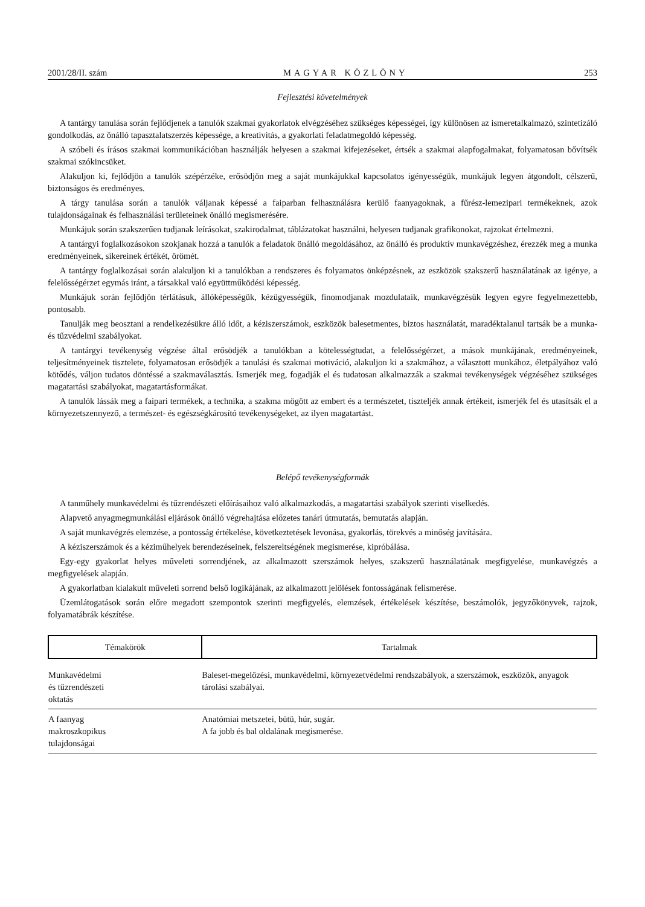2001/28/II. szám MAGYAR KÖZLÖNY 253
Fejlesztési követelmények
A tantárgy tanulása során fejlődjenek a tanulók szakmai gyakorlatok elvégzéséhez szükséges képességei, így különösen az ismeretalkalmazó, szintetizáló gondolkodás, az önálló tapasztalatszerzés képessége, a kreativitás, a gyakorlati feladatmegoldó képesség.
A szóbeli és írásos szakmai kommunikációban használják helyesen a szakmai kifejezéseket, értsék a szakmai alapfogalmakat, folyamatosan bővítsék szakmai szókincsüket.
Alakuljon ki, fejlődjön a tanulók szépérzéke, erősödjön meg a saját munkájukkal kapcsolatos igényességük, munkájuk legyen átgondolt, célszerű, biztonságos és eredményes.
A tárgy tanulása során a tanulók váljanak képessé a faiparban felhasználásra kerülő faanyagoknak, a fűrész-lemezipari termékeknek, azok tulajdonságainak és felhasználási területeinek önálló megismerésére.
Munkájuk során szakszerűen tudjanak leírásokat, szakirodalmat, táblázatokat használni, helyesen tudjanak grafikonokat, rajzokat értelmezni.
A tantárgyi foglalkozásokon szokjanak hozzá a tanulók a feladatok önálló megoldásához, az önálló és produktív munkavégzéshez, érezzék meg a munka eredményeinek, sikereinek értékét, örömét.
A tantárgy foglalkozásai során alakuljon ki a tanulókban a rendszeres és folyamatos önképzésnek, az eszközök szakszerű használatának az igénye, a felelősségérzet egymás iránt, a társakkal való együttműködési képesség.
Munkájuk során fejlődjön térlátásuk, állóképességük, kézügyességük, finomodjanak mozdulataik, munkavégzésük legyen egyre fegyelmezettebb, pontosabb.
Tanulják meg beosztani a rendelkezésükre álló időt, a kéziszerszámok, eszközök balesetmentes, biztos használatát, maradéktalanul tartsák be a munka- és tűzvédelmi szabályokat.
A tantárgyi tevékenység végzése által erősödjék a tanulókban a kötelességtudat, a felelősségérzet, a mások munkájának, eredményeinek, teljesítményeinek tisztelete, folyamatosan erősödjék a tanulási és szakmai motiváció, alakuljon ki a szakmához, a választott munkához, életpályához való kötődés, váljon tudatos döntéssé a szakmaválasztás. Ismerjék meg, fogadják el és tudatosan alkalmazzák a szakmai tevékenységek végzéséhez szükséges magatartási szabályokat, magatartásformákat.
A tanulók lássák meg a faipari termékek, a technika, a szakma mögött az embert és a természetet, tiszteljék annak értékeit, ismerjék fel és utasítsák el a környezetszennyező, a természet- és egészségkárosító tevékenységeket, az ilyen magatartást.
Belépő tevékenységformák
A tanműhely munkavédelmi és tűzrendészeti előírásaihoz való alkalmazkodás, a magatartási szabályok szerinti viselkedés.
Alapvető anyagmegmunkálási eljárások önálló végrehajtása előzetes tanári útmutatás, bemutatás alapján.
A saját munkavégzés elemzése, a pontosság értékelése, következtetések levonása, gyakorlás, törekvés a minőség javítására.
A kéziszerszámok és a kéziműhelyek berendezéseinek, felszereltségének megismerése, kipróbálása.
Egy-egy gyakorlat helyes műveleti sorrendjének, az alkalmazott szerszámok helyes, szakszerű használatának megfigyelése, munkavégzés a megfigyelések alapján.
A gyakorlatban kialakult műveleti sorrend belső logikájának, az alkalmazott jelölések fontosságának felismerése.
Üzemlátogatások során előre megadott szempontok szerinti megfigyelés, elemzések, értékelések készítése, beszámolók, jegyzőkönyvek, rajzok, folyamatábrák készítése.
| Témakörök | Tartalmak |
| --- | --- |
| Munkavédelmi és tűzrendészeti oktatás | Baleset-megelőzési, munkavédelmi, környezetvédelmi rendszabályok, a szerszámok, eszközök, anyagok tárolási szabályai. |
| A faanyag makroszkopikus tulajdonságai | Anatómiai metszetei, bütü, húr, sugár. A fa jobb és bal oldalának megismerése. |